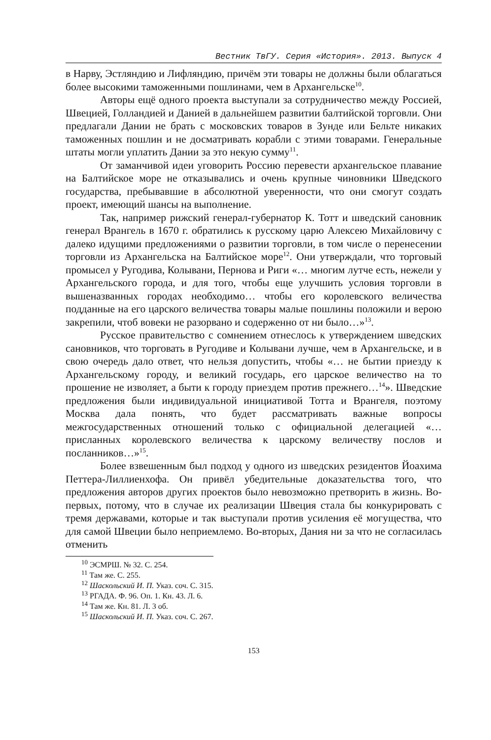Вестник ТвГУ. Серия «История». 2013. Выпуск 4
в Нарву, Эстляндию и Лифляндию, причём эти товары не должны были облагаться более высокими таможенными пошлинами, чем в Архангельске<sup>10</sup>.
Авторы ещё одного проекта выступали за сотрудничество между Россией, Швецией, Голландией и Данией в дальнейшем развитии балтийской торговли. Они предлагали Дании не брать с московских товаров в Зунде или Бельте никаких таможенных пошлин и не досматривать корабли с этими товарами. Генеральные штаты могли уплатить Дании за это некую сумму<sup>11</sup>.
От заманчивой идеи уговорить Россию перевести архангельское плавание на Балтийское море не отказывались и очень крупные чиновники Шведского государства, пребывавшие в абсолютной уверенности, что они смогут создать проект, имеющий шансы на выполнение.
Так, например рижский генерал-губернатор К. Тотт и шведский сановник генерал Врангель в 1670 г. обратились к русскому царю Алексею Михайловичу с далеко идущими предложениями о развитии торговли, в том числе о перенесении торговли из Архангельска на Балтийское море<sup>12</sup>. Они утверждали, что торговый промысел у Ругодива, Колывани, Пернова и Риги «… многим лутче есть, нежели у Архангельского города, и для того, чтобы еще улучшить условия торговли в вышеназванных городах необходимо… чтобы его королевского величества подданные на его царского величества товары малые пошлины положили и верою закрепили, чтоб вовеки не разорвано и содерженно от ни было…»<sup>13</sup>.
Русское правительство с сомнением отнеслось к утверждением шведских сановников, что торговать в Ругодиве и Колывани лучше, чем в Архангельске, и в свою очередь дало ответ, что нельзя допустить, чтобы «… не бытии приезду к Архангельскому городу, и великий государь, его царское величество на то прошение не изволяет, а быти к городу приездем против прежнего…<sup>14</sup>». Шведские предложения были индивидуальной инициативой Тотта и Врангеля, поэтому Москва дала понять, что будет рассматривать важные вопросы межгосударственных отношений только с официальной делегацией «… присланных королевского величества к царскому величеству послов и посланников…»<sup>15</sup>.
Более взвешенным был подход у одного из шведских резидентов Йоахима Петтера-Лиллиенхофа. Он привёл убедительные доказательства того, что предложения авторов других проектов было невозможно претворить в жизнь. Во- первых, потому, что в случае их реализации Швеция стала бы конкурировать с тремя державами, которые и так выступали против усиления её могущества, что для самой Швеции было неприемлемо. Во-вторых, Дания ни за что не согласилась отменить
<sup>10</sup> ЭСМРШ. № 32. С. 254.
<sup>11</sup> Там же. С. 255.
<sup>12</sup> Шаскольский И. П. Указ. соч. С. 315.
<sup>13</sup> РГАДА. Ф. 96. Оп. 1. Кн. 43. Л. 6.
<sup>14</sup> Там же. Кн. 81. Л. 3 об.
<sup>15</sup> Шаскольский И. П. Указ. соч. С. 267.
153